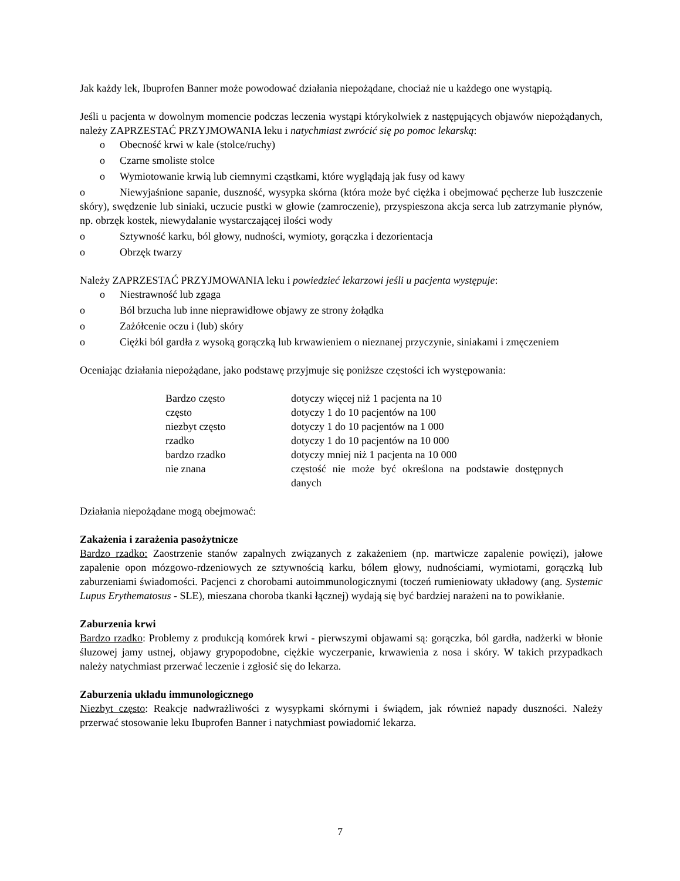Jak każdy lek, Ibuprofen Banner może powodować działania niepożądane, chociaż nie u każdego one wystąpią.
Jeśli u pacjenta w dowolnym momencie podczas leczenia wystąpi którykolwiek z następujących objawów niepożądanych, należy ZAPRZESTAĆ PRZYJMOWANIA leku i natychmiast zwrócić się po pomoc lekarską:
o Obecność krwi w kale (stolce/ruchy)
o Czarne smoliste stolce
o Wymiotowanie krwią lub ciemnymi cząstkami, które wyglądają jak fusy od kawy
o Niewyjaśnione sapanie, duszność, wysypka skórna (która może być ciężka i obejmować pęcherze lub łuszczenie skóry), swędzenie lub siniaki, uczucie pustki w głowie (zamroczenie), przyspieszona akcja serca lub zatrzymanie płynów, np. obrzęk kostek, niewydalanie wystarczającej ilości wody
o Sztywność karku, ból głowy, nudności, wymioty, gorączka i dezorientacja
o Obrzęk twarzy
Należy ZAPRZESTAĆ PRZYJMOWANIA leku i powiedzieć lekarzowi jeśli u pacjenta występuje:
o Niestrawność lub zgaga
o Ból brzucha lub inne nieprawidłowe objawy ze strony żołądka
o Zażółcenie oczu i (lub) skóry
o Ciężki ból gardła z wysoką gorączką lub krwawieniem o nieznanej przyczynie, siniakami i zmęczeniem
Oceniając działania niepożądane, jako podstawę przyjmuje się poniższe częstości ich występowania:
| Bardzo często | dotyczy więcej niż 1 pacjenta na 10 |
| często | dotyczy 1 do 10 pacjentów na 100 |
| niezbyt często | dotyczy 1 do 10 pacjentów na 1 000 |
| rzadko | dotyczy 1 do 10 pacjentów na 10 000 |
| bardzo rzadko | dotyczy mniej niż 1 pacjenta na 10 000 |
| nie znana | częstość nie może być określona na podstawie dostępnych danych |
Działania niepożądane mogą obejmować:
Zakażenia i zarażenia pasożytnicze
Bardzo rzadko: Zaostrzenie stanów zapalnych związanych z zakażeniem (np. martwicze zapalenie powięzi), jałowe zapalenie opon mózgowo-rdzeniowych ze sztywnością karku, bólem głowy, nudnościami, wymiotami, gorączką lub zaburzeniami świadomości. Pacjenci z chorobami autoimmunologicznymi (toczeń rumieniowaty układowy (ang. Systemic Lupus Erythematosus - SLE), mieszana choroba tkanki łącznej) wydają się być bardziej narażeni na to powikłanie.
Zaburzenia krwi
Bardzo rzadko: Problemy z produkcją komórek krwi - pierwszymi objawami są: gorączka, ból gardła, nadżerki w błonie śluzowej jamy ustnej, objawy grypopodobne, ciężkie wyczerpanie, krwawienia z nosa i skóry. W takich przypadkach należy natychmiast przerwać leczenie i zgłosić się do lekarza.
Zaburzenia układu immunologicznego
Niezbyt często: Reakcje nadwrażliwości z wysypkami skórnymi i świądem, jak również napady duszności. Należy przerwać stosowanie leku Ibuprofen Banner i natychmiast powiadomić lekarza.
7